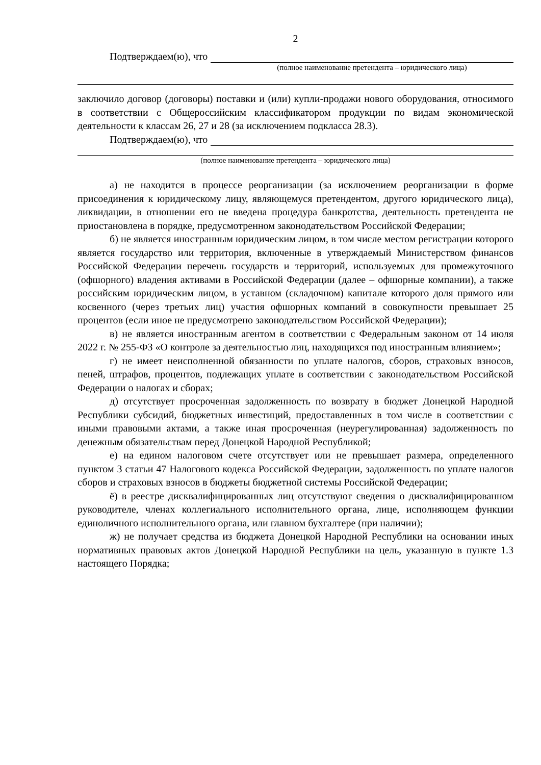2
Подтверждаем(ю), что
(полное наименование претендента – юридического лица)
заключило договор (договоры) поставки и (или) купли-продажи нового оборудования, относимого в соответствии с Общероссийским классификатором продукции по видам экономической деятельности к классам 26, 27 и 28 (за исключением подкласса 28.3).
Подтверждаем(ю), что
(полное наименование претендента – юридического лица)
а) не находится в процессе реорганизации (за исключением реорганизации в форме присоединения к юридическому лицу, являющемуся претендентом, другого юридического лица), ликвидации, в отношении его не введена процедура банкротства, деятельность претендента не приостановлена в порядке, предусмотренном законодательством Российской Федерации;
б) не является иностранным юридическим лицом, в том числе местом регистрации которого является государство или территория, включенные в утверждаемый Министерством финансов Российской Федерации перечень государств и территорий, используемых для промежуточного (офшорного) владения активами в Российской Федерации (далее – офшорные компании), а также российским юридическим лицом, в уставном (складочном) капитале которого доля прямого или косвенного (через третьих лиц) участия офшорных компаний в совокупности превышает 25 процентов (если иное не предусмотрено законодательством Российской Федерации);
в) не является иностранным агентом в соответствии с Федеральным законом от 14 июля 2022 г. № 255-ФЗ «О контроле за деятельностью лиц, находящихся под иностранным влиянием»;
г) не имеет неисполненной обязанности по уплате налогов, сборов, страховых взносов, пеней, штрафов, процентов, подлежащих уплате в соответствии с законодательством Российской Федерации о налогах и сборах;
д) отсутствует просроченная задолженность по возврату в бюджет Донецкой Народной Республики субсидий, бюджетных инвестиций, предоставленных в том числе в соответствии с иными правовыми актами, а также иная просроченная (неурегулированная) задолженность по денежным обязательствам перед Донецкой Народной Республикой;
е) на едином налоговом счете отсутствует или не превышает размера, определенного пунктом 3 статьи 47 Налогового кодекса Российской Федерации, задолженность по уплате налогов сборов и страховых взносов в бюджеты бюджетной системы Российской Федерации;
ё) в реестре дисквалифицированных лиц отсутствуют сведения о дисквалифицированном руководителе, членах коллегиального исполнительного органа, лице, исполняющем функции единоличного исполнительного органа, или главном бухгалтере (при наличии);
ж) не получает средства из бюджета Донецкой Народной Республики на основании иных нормативных правовых актов Донецкой Народной Республики на цель, указанную в пункте 1.3 настоящего Порядка;